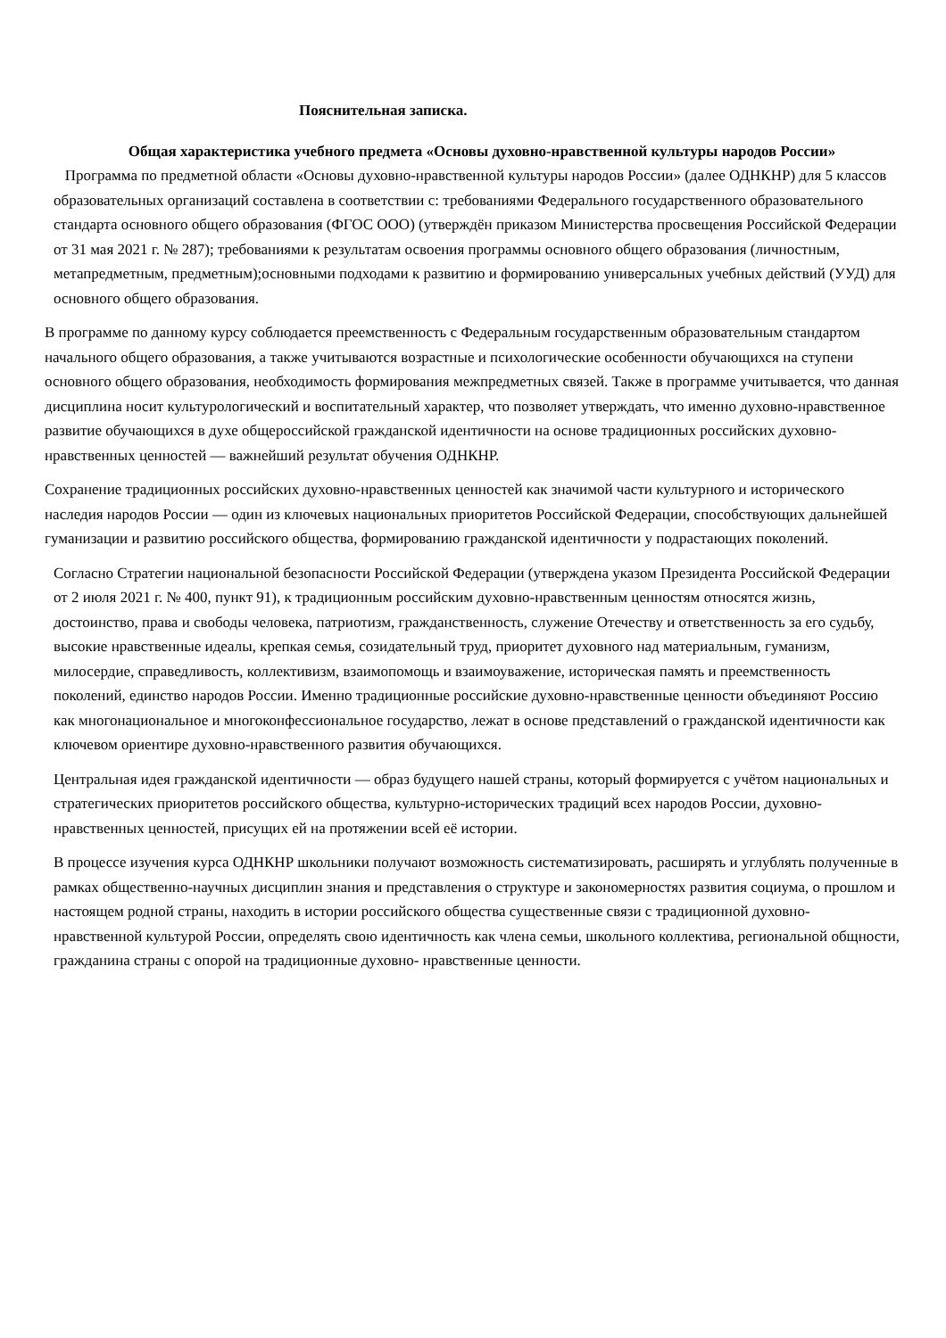Пояснительная записка.
Общая характеристика учебного предмета «Основы духовно-нравственной культуры народов России»
Программа по предметной области «Основы духовно-нравственной культуры народов России» (далее ОДНКНР) для 5 классов образовательных организаций составлена в соответствии с: требованиями Федерального государственного образовательного стандарта основного общего образования (ФГОС ООО) (утверждён приказом Министерства просвещения Российской Федерации от 31 мая 2021 г. № 287); требованиями к результатам освоения программы основного общего образования (личностным, метапредметным, предметным);основными подходами к развитию и формированию универсальных учебных действий (УУД) для основного общего образования.
В программе по данному курсу соблюдается преемственность с Федеральным государственным образовательным стандартом начального общего образования, а также учитываются возрастные и психологические особенности обучающихся на ступени основного общего образования, необходимость формирования межпредметных связей. Также в программе учитывается, что данная дисциплина носит культурологический и воспитательный характер, что позволяет утверждать, что именно духовно-нравственное развитие обучающихся в духе общероссийской гражданской идентичности на основе традиционных российских духовно-нравственных ценностей — важнейший результат обучения ОДНКНР.
Сохранение традиционных российских духовно-нравственных ценностей как значимой части культурного и исторического наследия народов России — один из ключевых национальных приоритетов Российской Федерации, способствующих дальнейшей гуманизации и развитию российского общества, формированию гражданской идентичности у подрастающих поколений.
Согласно Стратегии национальной безопасности Российской Федерации (утверждена указом Президента Российской Федерации от 2 июля 2021 г. № 400, пункт 91), к традиционным российским духовно-нравственным ценностям относятся жизнь, достоинство, права и свободы человека, патриотизм, гражданственность, служение Отечеству и ответственность за его судьбу, высокие нравственные идеалы, крепкая семья, созидательный труд, приоритет духовного над материальным, гуманизм, милосердие, справедливость, коллективизм, взаимопомощь и взаимоуважение, историческая память и преемственность поколений, единство народов России. Именно традиционные российские духовно-нравственные ценности объединяют Россию как многонациональное и многоконфессиональное государство, лежат в основе представлений о гражданской идентичности как ключевом ориентире духовно-нравственного развития обучающихся.
Центральная идея гражданской идентичности — образ будущего нашей страны, который формируется с учётом национальных и стратегических приоритетов российского общества, культурно-исторических традиций всех народов России, духовно-нравственных ценностей, присущих ей на протяжении всей её истории.
В процессе изучения курса ОДНКНР школьники получают возможность систематизировать, расширять и углублять полученные в рамках общественно-научных дисциплин знания и представления о структуре и закономерностях развития социума, о прошлом и настоящем родной страны, находить в истории российского общества существенные связи с традиционной духовно- нравственной культурой России, определять свою идентичность как члена семьи, школьного коллектива, региональной общности, гражданина страны с опорой на традиционные духовно- нравственные ценности.